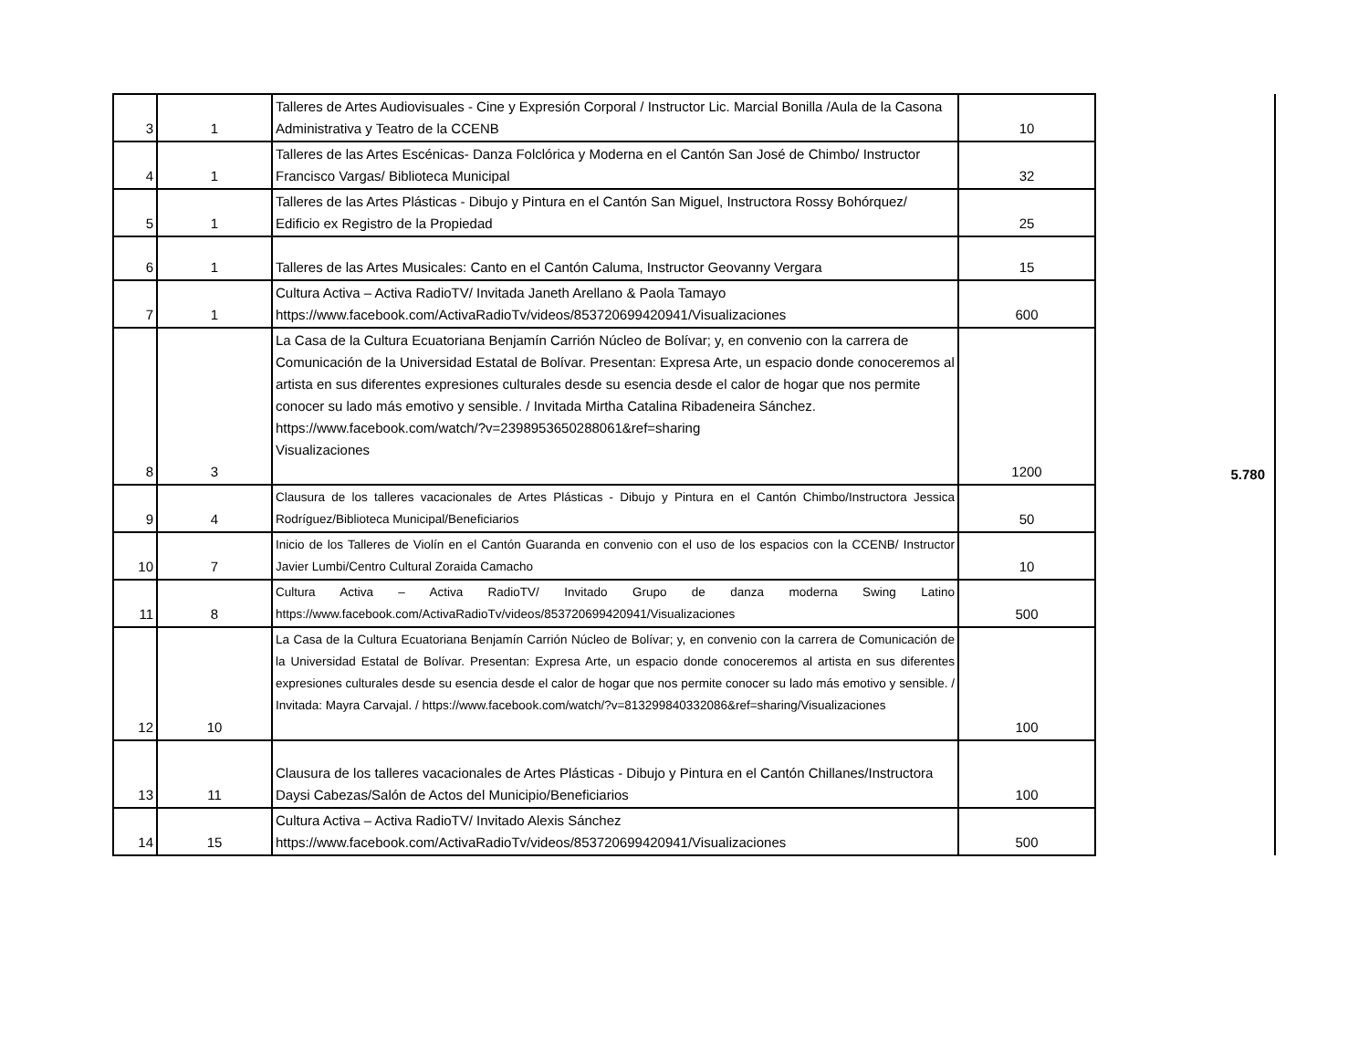| 3 | 1 | Talleres de Artes Audiovisuales - Cine y Expresión Corporal / Instructor Lic. Marcial Bonilla /Aula de la Casona Administrativa y Teatro de la CCENB | 10 | 5.780 | |
| 4 | 1 | Talleres de las Artes Escénicas- Danza Folclórica y Moderna en el Cantón San José de Chimbo/ Instructor Francisco Vargas/ Biblioteca Municipal | 32 | | |
| 5 | 1 | Talleres de las Artes Plásticas - Dibujo y Pintura en el Cantón San Miguel, Instructora Rossy Bohórquez/ Edificio ex Registro de la Propiedad | 25 | | |
| 6 | 1 | Talleres de las Artes Musicales: Canto en el Cantón Caluma, Instructor Geovanny Vergara | 15 | | |
| 7 | 1 | Cultura Activa – Activa RadioTV/ Invitada Janeth Arellano & Paola Tamayo https://www.facebook.com/ActivaRadioTv/videos/853720699420941/Visualizaciones | 600 | | |
| 8 | 3 | La Casa de la Cultura Ecuatoriana Benjamín Carrión Núcleo de Bolívar; y, en convenio con la carrera de Comunicación de la Universidad Estatal de Bolívar. Presentan: Expresa Arte, un espacio donde conoceremos al artista en sus diferentes expresiones culturales desde su esencia desde el calor de hogar que nos permite conocer su lado más emotivo y sensible. / Invitada Mirtha Catalina Ribadeneira Sánchez. https://www.facebook.com/watch/?v=2398953650288061&ref=sharing Visualizaciones | 1200 | | |
| 9 | 4 | Clausura de los talleres vacacionales de Artes Plásticas - Dibujo y Pintura en el Cantón Chimbo/Instructora Jessica Rodríguez/Biblioteca Municipal/Beneficiarios | 50 | | |
| 10 | 7 | Inicio de los Talleres de Violín en el Cantón Guaranda en convenio con el uso de los espacios con la CCENB/ Instructor Javier Lumbi/Centro Cultural Zoraida Camacho | 10 | | |
| 11 | 8 | Cultura Activa – Activa RadioTV/ Invitado Grupo de danza moderna Swing Latino https://www.facebook.com/ActivaRadioTv/videos/853720699420941/Visualizaciones | 500 | | |
| 12 | 10 | La Casa de la Cultura Ecuatoriana Benjamín Carrión Núcleo de Bolívar; y, en convenio con la carrera de Comunicación de la Universidad Estatal de Bolívar. Presentan: Expresa Arte, un espacio donde conoceremos al artista en sus diferentes expresiones culturales desde su esencia desde el calor de hogar que nos permite conocer su lado más emotivo y sensible. / Invitada: Mayra Carvajal. / https://www.facebook.com/watch/?v=813299840332086&ref=sharing/Visualizaciones | 100 | | |
| 13 | 11 | Clausura de los talleres vacacionales de Artes Plásticas - Dibujo y Pintura en el Cantón Chillanes/Instructora Daysi Cabezas/Salón de Actos del Municipio/Beneficiarios | 100 | | |
| 14 | 15 | Cultura Activa – Activa RadioTV/ Invitado Alexis Sánchez https://www.facebook.com/ActivaRadioTv/videos/853720699420941/Visualizaciones | 500 | | |